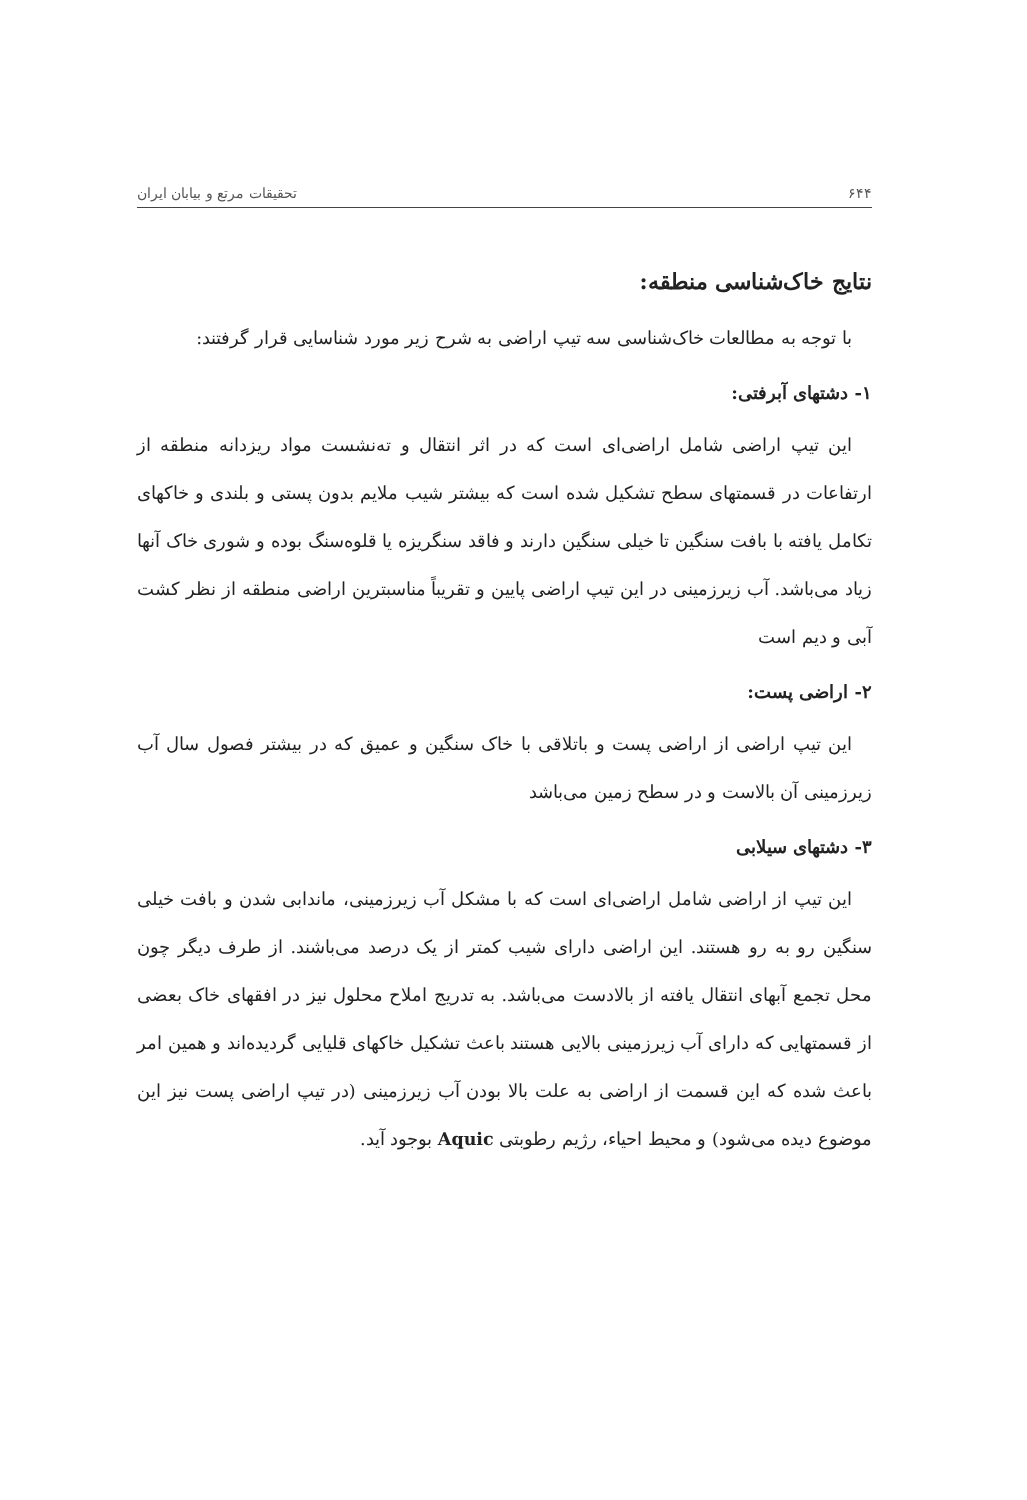۶۴۴ تحقیقات مرتع و بیابان ایران
نتایج خاک‌شناسی منطقه:
با توجه به مطالعات خاک‌شناسی سه تیپ اراضی به شرح زیر مورد شناسایی قرار گرفتند:
۱- دشتهای آبرفتی:
این تیپ اراضی شامل اراضی‌ای است که در اثر انتقال و ته‌نشست مواد ریزدانه منطقه از ارتفاعات در قسمتهای سطح تشکیل شده است که بیشتر شیب ملایم بدون پستی و بلندی و خاکهای تکامل یافته با بافت سنگین تا خیلی سنگین دارند و فاقد سنگریزه یا قلوه‌سنگ بوده و شوری خاک آنها زیاد می‌باشد. آب زیرزمینی در این تیپ اراضی پایین و تقریباً مناسبترین اراضی منطقه از نظر کشت آبی و دیم است
۲- اراضی پست:
این تیپ اراضی از اراضی پست و باتلاقی با خاک سنگین و عمیق که در بیشتر فصول سال آب زیرزمینی آن بالاست و در سطح زمین می‌باشد
۳- دشتهای سیلابی
این تیپ از اراضی شامل اراضی‌ای است که با مشکل آب زیرزمینی، ماندابی شدن و بافت خیلی سنگین رو به رو هستند. این اراضی دارای شیب کمتر از یک درصد می‌باشند. از طرف دیگر چون محل تجمع آبهای انتقال یافته از بالادست می‌باشد. به تدریج املاح محلول نیز در افقهای خاک بعضی از قسمتهایی که دارای آب زیرزمینی بالایی هستند باعث تشکیل خاکهای قلیایی گردیده‌اند و همین امر باعث شده که این قسمت از اراضی به علت بالا بودن آب زیرزمینی (در تیپ اراضی پست نیز این موضوع دیده می‌شود) و محیط احیاء، رژیم رطوبتی Aquic بوجود آید.